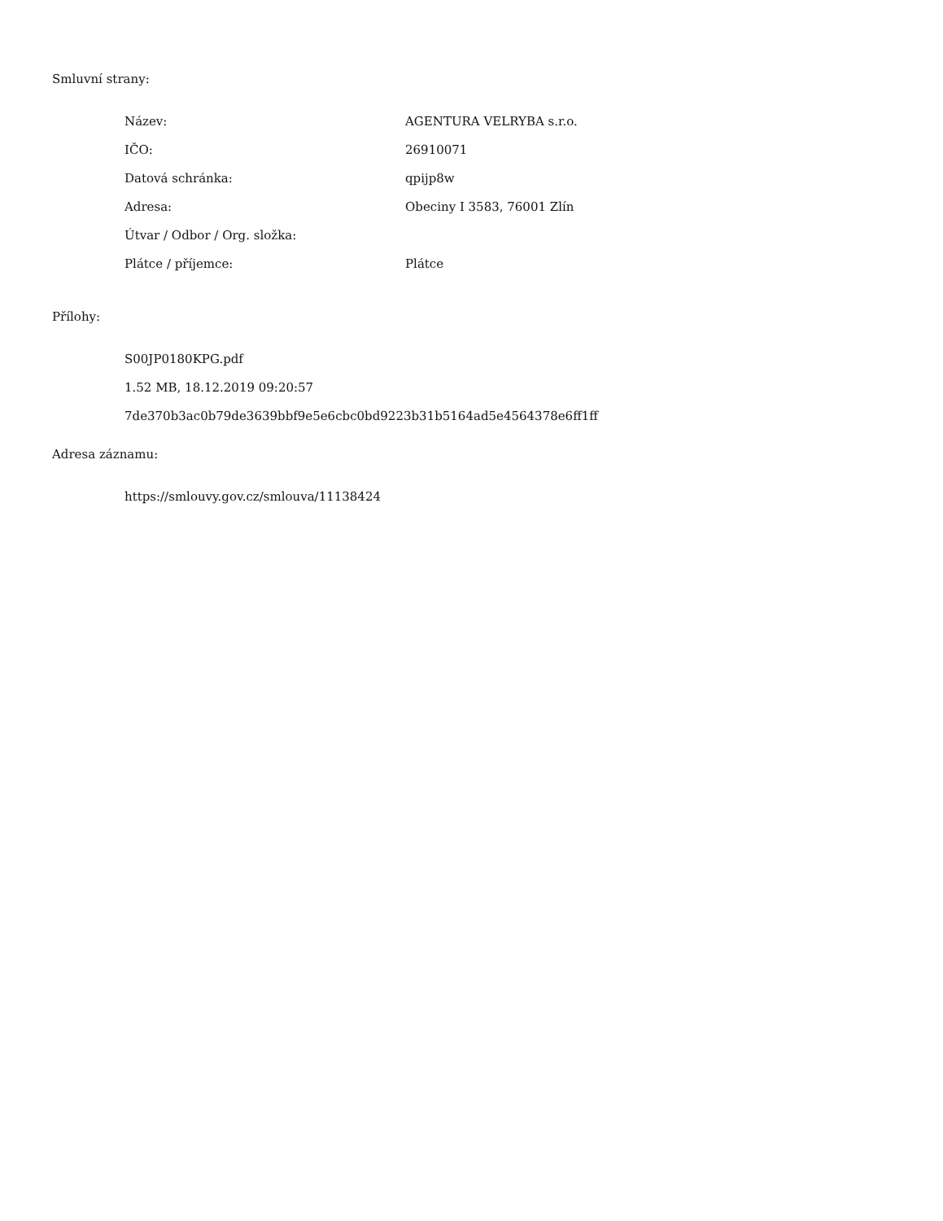Smluvní strany:
| Název: | AGENTURA VELRYBA s.r.o. |
| IČO: | 26910071 |
| Datová schránka: | qpijp8w |
| Adresa: | Obeciny I 3583, 76001 Zlín |
| Útvar / Odbor / Org. složka: | |
| Plátce / příjemce: | Plátce |
Přílohy:
S00JP0180KPG.pdf
1.52 MB, 18.12.2019 09:20:57
7de370b3ac0b79de3639bbf9e5e6cbc0bd9223b31b5164ad5e4564378e6ff1ff
Adresa záznamu:
https://smlouvy.gov.cz/smlouva/11138424